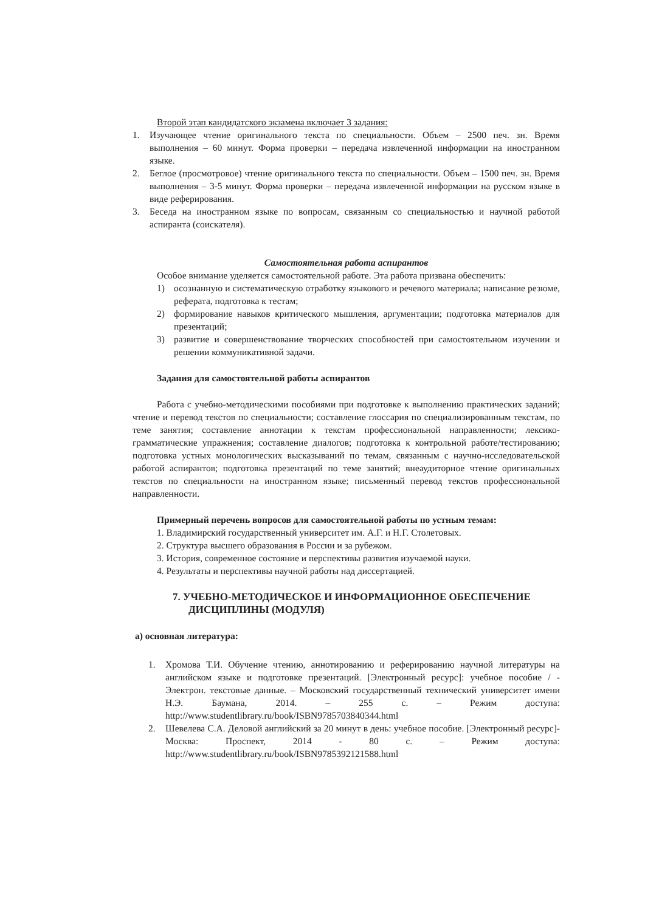Второй этап кандидатского экзамена включает 3 задания:
1. Изучающее чтение оригинального текста по специальности. Объем – 2500 печ. зн. Время выполнения – 60 минут. Форма проверки – передача извлеченной информации на иностранном языке.
2. Беглое (просмотровое) чтение оригинального текста по специальности. Объем – 1500 печ. зн. Время выполнения – 3-5 минут. Форма проверки – передача извлеченной информации на русском языке в виде реферирования.
3. Беседа на иностранном языке по вопросам, связанным со специальностью и научной работой аспиранта (соискателя).
Самостоятельная работа аспирантов
Особое внимание уделяется самостоятельной работе. Эта работа призвана обеспечить:
1) осознанную и систематическую отработку языкового и речевого материала; написание резюме, реферата, подготовка к тестам;
2) формирование навыков критического мышления, аргументации; подготовка материалов для презентаций;
3) развитие и совершенствование творческих способностей при самостоятельном изучении и решении коммуникативной задачи.
Задания для самостоятельной работы аспирантов
Работа с учебно-методическими пособиями при подготовке к выполнению практических заданий; чтение и перевод текстов по специальности; составление глоссария по специализированным текстам, по теме занятия; составление аннотации к текстам профессиональной направленности; лексико-грамматические упражнения; составление диалогов; подготовка к контрольной работе/тестированию; подготовка устных монологических высказываний по темам, связанным с научно-исследовательской работой аспирантов; подготовка презентаций по теме занятий; внеаудиторное чтение оригинальных текстов по специальности на иностранном языке; письменный перевод текстов профессиональной направленности.
Примерный перечень вопросов для самостоятельной работы по устным темам:
1. Владимирский государственный университет им. А.Г. и Н.Г. Столетовых.
2. Структура высшего образования в России и за рубежом.
3. История, современное состояние и перспективы развития изучаемой науки.
4. Результаты и перспективы научной работы над диссертацией.
7. УЧЕБНО-МЕТОДИЧЕСКОЕ И ИНФОРМАЦИОННОЕ ОБЕСПЕЧЕНИЕ ДИСЦИПЛИНЫ (МОДУЛЯ)
а) основная литература:
1. Хромова Т.И. Обучение чтению, аннотированию и реферированию научной литературы на английском языке и подготовке презентаций. [Электронный ресурс]: учебное пособие / - Электрон. текстовые данные. – Московский государственный технический университет имени Н.Э. Баумана, 2014. – 255 с. – Режим доступа: http://www.studentlibrary.ru/book/ISBN9785703840344.html
2. Шевелева С.А. Деловой английский за 20 минут в день: учебное пособие. [Электронный ресурс]- Москва: Проспект, 2014 - 80 с. – Режим доступа: http://www.studentlibrary.ru/book/ISBN9785392121588.html